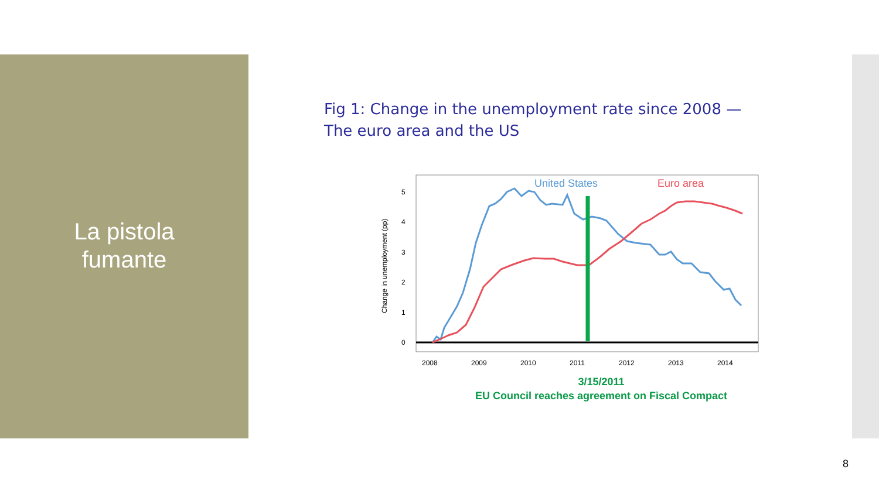La pistola
fumante
Fig 1: Change in the unemployment rate since 2008 —
The euro area and the US
0
1
2
3
4
5
2008
2009
2010
2011
2012
2013
2014
Change in unemployment (pp)
United States
Euro area
3/15/2011
EU Council reaches agreement on Fiscal Compact
8